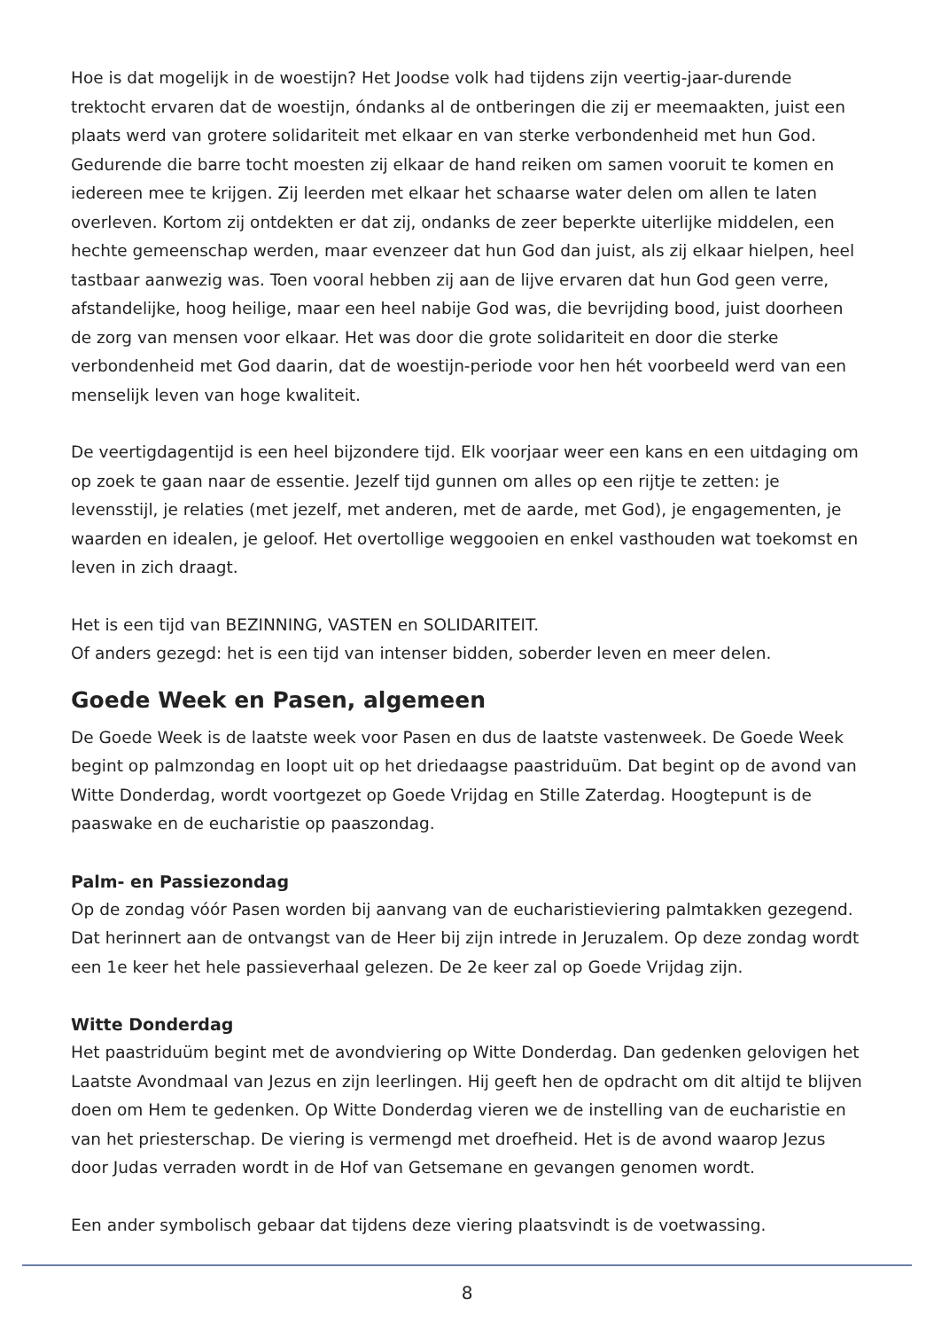Hoe is dat mogelijk in de woestijn? Het Joodse volk had tijdens zijn veertig-jaar-durende trektocht ervaren dat de woestijn, óndanks al de ontberingen die zij er meemaakten, juist een plaats werd van grotere solidariteit met elkaar en van sterke verbondenheid met hun God. Gedurende die barre tocht moesten zij elkaar de hand reiken om samen vooruit te komen en iedereen mee te krijgen. Zij leerden met elkaar het schaarse water delen om allen te laten overleven. Kortom zij ontdekten er dat zij, ondanks de zeer beperkte uiterlijke middelen, een hechte gemeenschap werden, maar evenzeer dat hun God dan juist, als zij elkaar hielpen, heel tastbaar aanwezig was. Toen vooral hebben zij aan de lijve ervaren dat hun God geen verre, afstandelijke, hoog heilige, maar een heel nabije God was, die bevrijding bood, juist doorheen de zorg van mensen voor elkaar. Het was door die grote solidariteit en door die sterke verbondenheid met God daarin, dat de woestijn-periode voor hen hét voorbeeld werd van een menselijk leven van hoge kwaliteit.
De veertigdagentijd is een heel bijzondere tijd. Elk voorjaar weer een kans en een uitdaging om op zoek te gaan naar de essentie. Jezelf tijd gunnen om alles op een rijtje te zetten: je levensstijl, je relaties (met jezelf, met anderen, met de aarde, met God), je engagementen, je waarden en idealen, je geloof. Het overtollige weggooien en enkel vasthouden wat toekomst en leven in zich draagt.
Het is een tijd van BEZINNING, VASTEN en SOLIDARITEIT.
Of anders gezegd: het is een tijd van intenser bidden, soberder leven en meer delen.
Goede Week en Pasen, algemeen
De Goede Week is de laatste week voor Pasen en dus de laatste vastenweek. De Goede Week begint op palmzondag en loopt uit op het driedaagse paastriduüm. Dat begint op de avond van Witte Donderdag, wordt voortgezet op Goede Vrijdag en Stille Zaterdag. Hoogtepunt is de paaswake en de eucharistie op paaszondag.
Palm- en Passiezondag
Op de zondag vóór Pasen worden bij aanvang van de eucharistieviering palmtakken gezegend. Dat herinnert aan de ontvangst van de Heer bij zijn intrede in Jeruzalem. Op deze zondag wordt een 1e keer het hele passieverhaal gelezen. De 2e keer zal op Goede Vrijdag zijn.
Witte Donderdag
Het paastriduüm begint met de avondviering op Witte Donderdag. Dan gedenken gelovigen het Laatste Avondmaal van Jezus en zijn leerlingen. Hij geeft hen de opdracht om dit altijd te blijven doen om Hem te gedenken. Op Witte Donderdag vieren we de instelling van de eucharistie en van het priesterschap. De viering is vermengd met droefheid. Het is de avond waarop Jezus door Judas verraden wordt in de Hof van Getsemane en gevangen genomen wordt.
Een ander symbolisch gebaar dat tijdens deze viering plaatsvindt is de voetwassing.
8